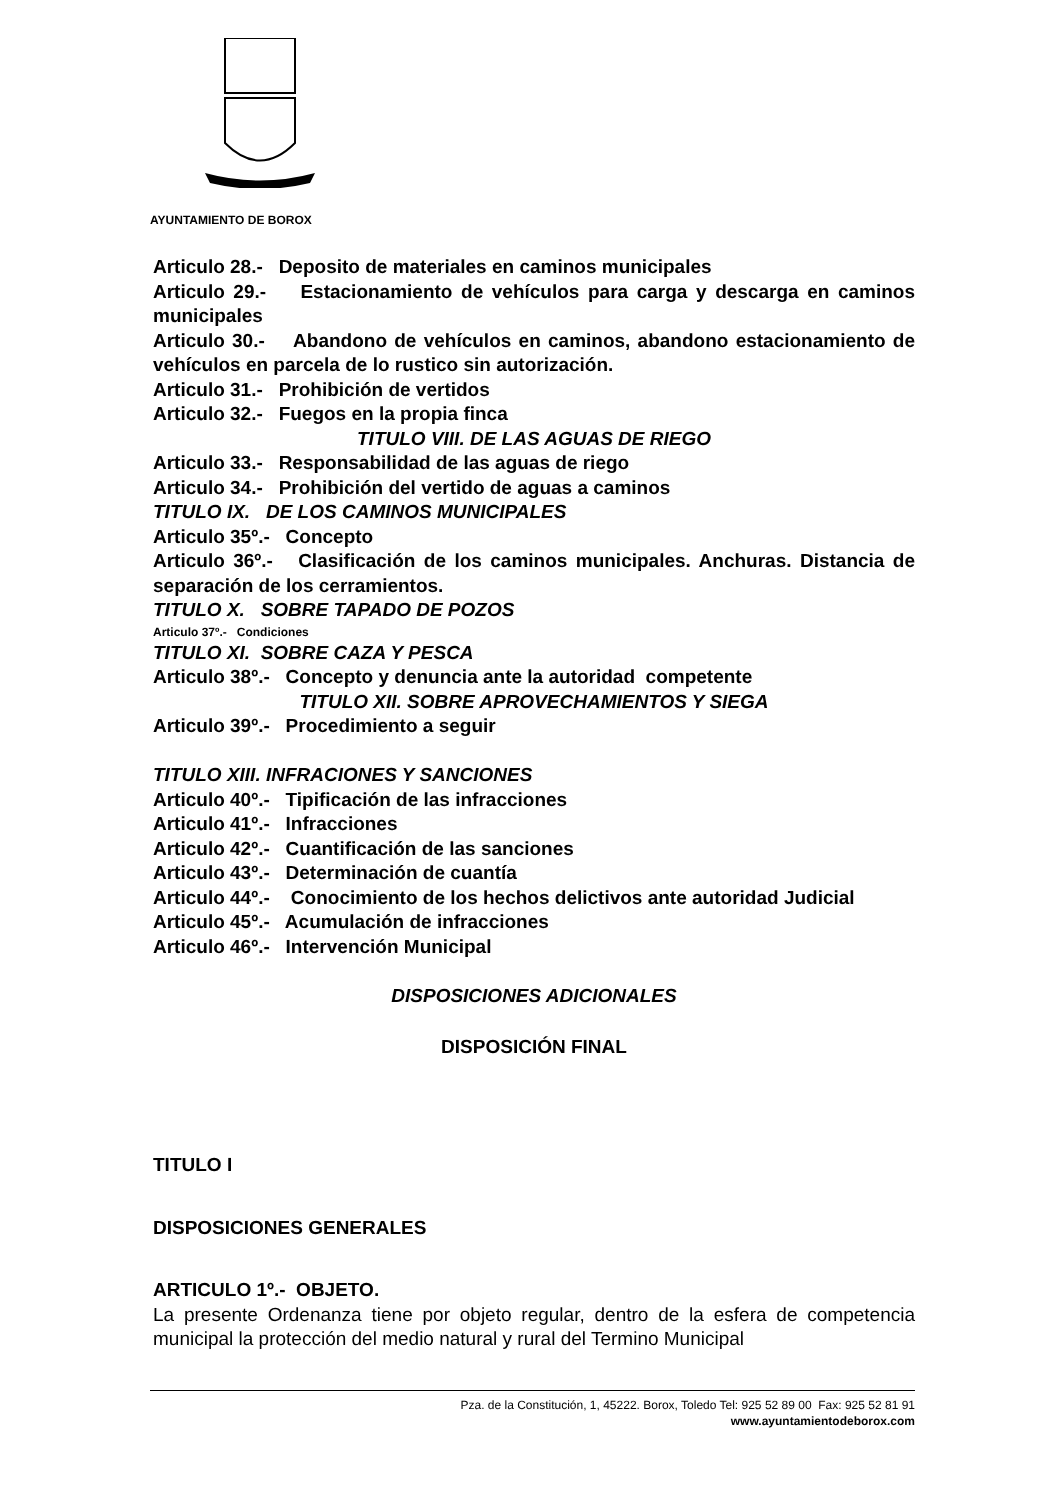AYUNTAMIENTO DE BOROX
Articulo 28.- Deposito de materiales en caminos municipales
Articulo 29.- Estacionamiento de vehículos para carga y descarga en caminos municipales
Articulo 30.- Abandono de vehículos en caminos, abandono estacionamiento de vehículos en parcela de lo rustico sin autorización.
Articulo 31.- Prohibición de vertidos
Articulo 32.- Fuegos en la propia finca
TITULO VIII. DE LAS AGUAS DE RIEGO
Articulo 33.- Responsabilidad de las aguas de riego
Articulo 34.- Prohibición del vertido de aguas a caminos
TITULO IX. DE LOS CAMINOS MUNICIPALES
Articulo 35º.- Concepto
Articulo 36º.- Clasificación de los caminos municipales. Anchuras. Distancia de separación de los cerramientos.
TITULO X. SOBRE TAPADO DE POZOS
Articulo 37º.- Condiciones
TITULO XI. SOBRE CAZA Y PESCA
Articulo 38º.- Concepto y denuncia ante la autoridad competente
TITULO XII. SOBRE APROVECHAMIENTOS Y SIEGA
Articulo 39º.- Procedimiento a seguir
TITULO XIII. INFRACIONES Y SANCIONES
Articulo 40º.- Tipificación de las infracciones
Articulo 41º.- Infracciones
Articulo 42º.- Cuantificación de las sanciones
Articulo 43º.- Determinación de cuantía
Articulo 44º.- Conocimiento de los hechos delictivos ante autoridad Judicial
Articulo 45º.- Acumulación de infracciones
Articulo 46º.- Intervención Municipal
DISPOSICIONES ADICIONALES
DISPOSICIÓN FINAL
TITULO I
DISPOSICIONES GENERALES
ARTICULO 1º.- OBJETO.
La presente Ordenanza tiene por objeto regular, dentro de la esfera de competencia municipal la protección del medio natural y rural del Termino Municipal
Pza. de la Constitución, 1, 45222. Borox, Toledo Tel: 925 52 89 00 Fax: 925 52 81 91
www.ayuntamientodeborox.com